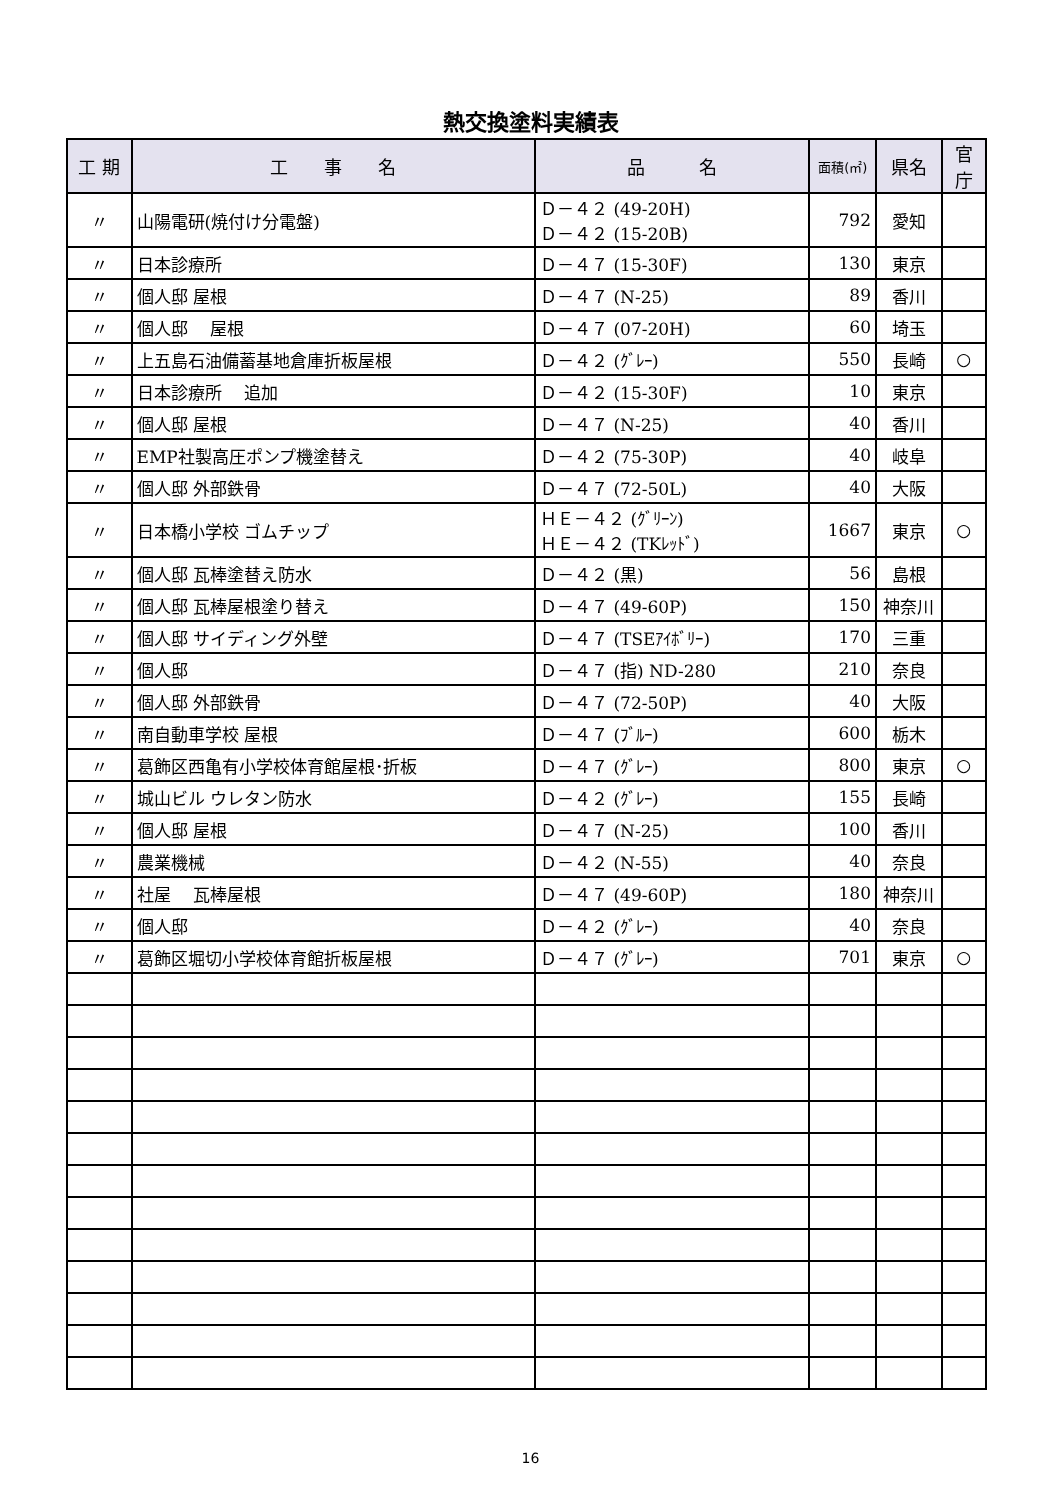熱交換塗料実績表
| 工 期 | 工 事 名 | 品 名 | 面積(㎡) | 県名 | 官庁 |
| --- | --- | --- | --- | --- | --- |
| 〃 | 山陽電研(焼付け分電盤) | Ｄ－４２ (49-20H) Ｄ－４２ (15-20B) | 792 | 愛知 | |
| 〃 | 日本診療所 | Ｄ－４７ (15-30F) | 130 | 東京 | |
| 〃 | 個人邸 屋根 | Ｄ－４７ (N-25) | 89 | 香川 | |
| 〃 | 個人邸 屋根 | Ｄ－４７ (07-20H) | 60 | 埼玉 | |
| 〃 | 上五島石油備蓄基地倉庫折板屋根 | Ｄ－４２ (ｸﾞﾚｰ) | 550 | 長崎 | ○ |
| 〃 | 日本診療所 追加 | Ｄ－４２ (15-30F) | 10 | 東京 | |
| 〃 | 個人邸 屋根 | Ｄ－４７ (N-25) | 40 | 香川 | |
| 〃 | EMP社製高圧ポンプ機塗替え | Ｄ－４２ (75-30P) | 40 | 岐阜 | |
| 〃 | 個人邸 外部鉄骨 | Ｄ－４７ (72-50L) | 40 | 大阪 | |
| 〃 | 日本橋小学校 ゴムチップ | ＨＥ－４２ (ｸﾞﾘｰﾝ) ＨＥ－４２ (TKﾚｯﾄﾞ) | 1667 | 東京 | ○ |
| 〃 | 個人邸 瓦棒塗替え防水 | Ｄ－４２ (黒) | 56 | 島根 | |
| 〃 | 個人邸 瓦棒屋根塗り替え | Ｄ－４７ (49-60P) | 150 | 神奈川 | |
| 〃 | 個人邸 サイディング外壁 | Ｄ－４７ (TSEｱｲﾎﾞﾘｰ) | 170 | 三重 | |
| 〃 | 個人邸 | Ｄ－４７ (指) ND-280 | 210 | 奈良 | |
| 〃 | 個人邸 外部鉄骨 | Ｄ－４７ (72-50P) | 40 | 大阪 | |
| 〃 | 南自動車学校 屋根 | Ｄ－４７ (ﾌﾞﾙｰ) | 600 | 栃木 | |
| 〃 | 葛飾区西亀有小学校体育館屋根･折板 | Ｄ－４７ (ｸﾞﾚｰ) | 800 | 東京 | ○ |
| 〃 | 城山ビル ウレタン防水 | Ｄ－４２ (ｸﾞﾚｰ) | 155 | 長崎 | |
| 〃 | 個人邸 屋根 | Ｄ－４７ (N-25) | 100 | 香川 | |
| 〃 | 農業機械 | Ｄ－４２ (N-55) | 40 | 奈良 | |
| 〃 | 社屋 瓦棒屋根 | Ｄ－４７ (49-60P) | 180 | 神奈川 | |
| 〃 | 個人邸 | Ｄ－４２ (ｸﾞﾚｰ) | 40 | 奈良 | |
| 〃 | 葛飾区堀切小学校体育館折板屋根 | Ｄ－４７ (ｸﾞﾚｰ) | 701 | 東京 | ○ |
16